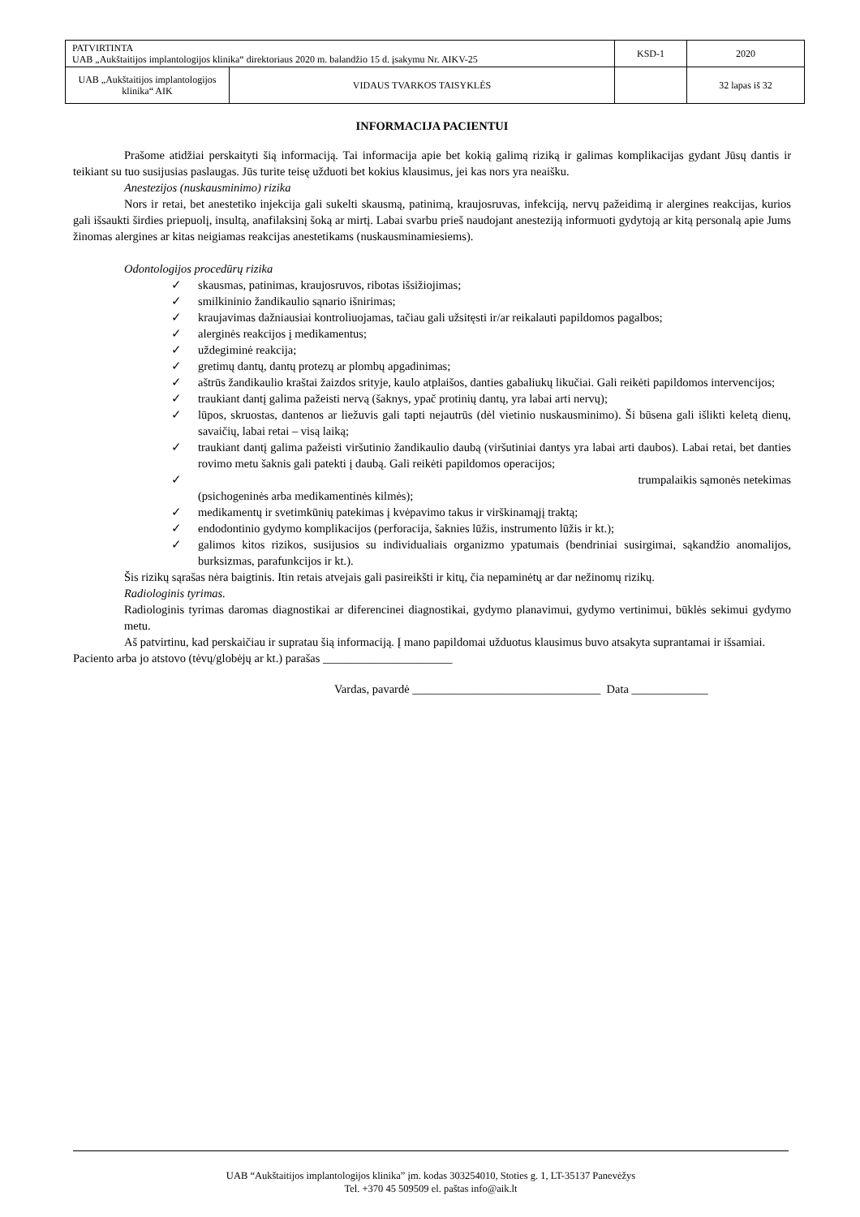| PATVIRTINTA UAB „Aukštaitijos implantologijos klinika“ direktoriaus 2020 m. balandžio 15 d. įsakymu Nr. AIKV-25 | KSD-1 | 2020 |
| / UAB „Aukštaitijos implantologijos klinika“ AIK / VIDAUS TVARKOS TAISYKLĖS / | | 32 lapas iš 32 |
INFORMACIJA PACIENTUI
Prašome atidžiai perskaityti šią informaciją. Tai informacija apie bet kokią galimą riziką ir galimas komplikacijas gydant Jūsų dantis ir teikiant su tuo susijusias paslaugas. Jūs turite teisę užduoti bet kokius klausimus, jei kas nors yra neaišku.
Anestezijos (nuskausminimo) rizika
Nors ir retai, bet anestetiko injekcija gali sukelti skausmą, patinimą, kraujosruvas, infekciją, nervų pažeidimą ir alergines reakcijas, kurios gali išsaukti širdies priepuolį, insultą, anafilaksinį šoką ar mirtį. Labai svarbu prieš naudojant anesteziją informuoti gydytoją ar kitą personalą apie Jums žinomas alergines ar kitas neigiamas reakcijas anestetikams (nuskausminamiesiems).
Odontologijos procedūrų rizika
✓ skausmas, patinimas, kraujosruvos, ribotas išsižiojimas;
✓ smilkininio žandikaulio sąnario išnirimas;
✓ kraujavimas dažniausiai kontroliuojamas, tačiau gali užsitęsti ir/ar reikalauti papildomos pagalbos;
✓ alerginės reakcijos į medikamentus;
✓ uždegiminė reakcija;
✓ gretimų dantų, dantų protezų ar plombų apgadinimas;
✓ aštrūs žandikaulio kraštai žaizdos srityje, kaulo atplaišos, danties gabaliukų likučiai. Gali reikėti papildomos intervencijos;
✓ traukiant dantį galima pažeisti nervą (šaknys, ypač protinių dantų, yra labai arti nervų);
✓ lūpos, skruostas, dantenos ar liežuvis gali tapti nejautrūs (dėl vietinio nuskausminimo). Ši būsena gali išlikti keletą dienų, savaičių, labai retai – visą laiką;
✓ traukiant dantį galima pažeisti viršutinio žandikaulio daubą (viršutiniai dantys yra labai arti daubos). Labai retai, bet danties rovimo metu šaknis gali patekti į daubą. Gali reikėti papildomos operacijos;
✓ trumpalaikis sąmonės netekimas
(psichogeninės arba medikamentinės kilmės);
✓ medikamentų ir svetimkūnių patekimas į kvėpavimo takus ir virškinamąjį traktą;
✓ endodontinio gydymo komplikacijos (perforacija, šaknies lūžis, instrumento lūžis ir kt.);
✓ galimos kitos rizikos, susijusios su individualiais organizmo ypatumais (bendriniai susirgimai, sąkandžio anomalijos, burksizmas, parafunkcijos ir kt.).
Šis rizikų sąrašas nėra baigtinis. Itin retais atvejais gali pasireikšti ir kitų, čia nepaminėtų ar dar nežinomų rizikų.
Radiologinis tyrimas.
Radiologinis tyrimas daromas diagnostikai ar diferencinei diagnostikai, gydymo planavimui, gydymo vertinimui, būklės sekimui gydymo metu.
Aš patvirtinu, kad perskaičiau ir supratau šią informaciją. Į mano papildomai užduotus klausimus buvo atsakyta suprantamai ir išsamiai.
Paciento arba jo atstovo (tėvų/globėjų ar kt.) parašas ______________________
Vardas, pavardė ________________________________ Data _____________
UAB “Aukštaitijos implantologijos klinika” įm. kodas 303254010, Stoties g. 1, LT-35137 Panevėžys
Tel. +370 45 509509 el. paštas info@aik.lt